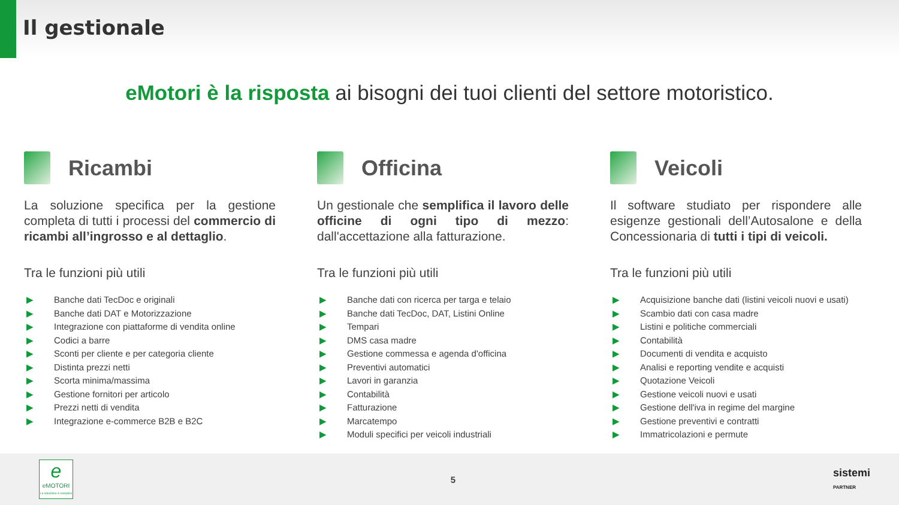Il gestionale
eMotori è la risposta ai bisogni dei tuoi clienti del settore motoristico.
Ricambi
La soluzione specifica per la gestione completa di tutti i processi del commercio di ricambi all’ingrosso e al dettaglio.
Tra le funzioni più utili
▶ Banche dati TecDoc e originali
▶ Banche dati DAT e Motorizzazione
▶ Integrazione con piattaforme di vendita online
▶ Codici a barre
▶ Sconti per cliente e per categoria cliente
▶ Distinta prezzi netti
▶ Scorta minima/massima
▶ Gestione fornitori per articolo
▶ Prezzi netti di vendita
▶ Integrazione e-commerce B2B e B2C
Officina
Un gestionale che semplifica il lavoro delle officine di ogni tipo di mezzo: dall'accettazione alla fatturazione.
Tra le funzioni più utili
▶ Banche dati con ricerca per targa e telaio
▶ Banche dati TecDoc, DAT, Listini Online
▶ Tempari
▶ DMS casa madre
▶ Gestione commessa e agenda d'officina
▶ Preventivi automatici
▶ Lavori in garanzia
▶ Contabilità
▶ Fatturazione
▶ Marcatempo
▶ Moduli specifici per veicoli industriali
Veicoli
Il software studiato per rispondere alle esigenze gestionali dell’Autosalone e della Concessionaria di tutti i tipi di veicoli.
Tra le funzioni più utili
▶ Acquisizione banche dati (listini veicoli nuovi e usati)
▶ Scambio dati con casa madre
▶ Listini e politiche commerciali
▶ Contabilità
▶ Documenti di vendita e acquisto
▶ Analisi e reporting vendite e acquisti
▶ Quotazione Veicoli
▶ Gestione veicoli nuovi e usati
▶ Gestione dell'iva in regime del margine
▶ Gestione preventivi e contratti
▶ Immatricolazioni e permute
e
eMOTORI
La soluzione è semplice
5
sistemi
PARTNER